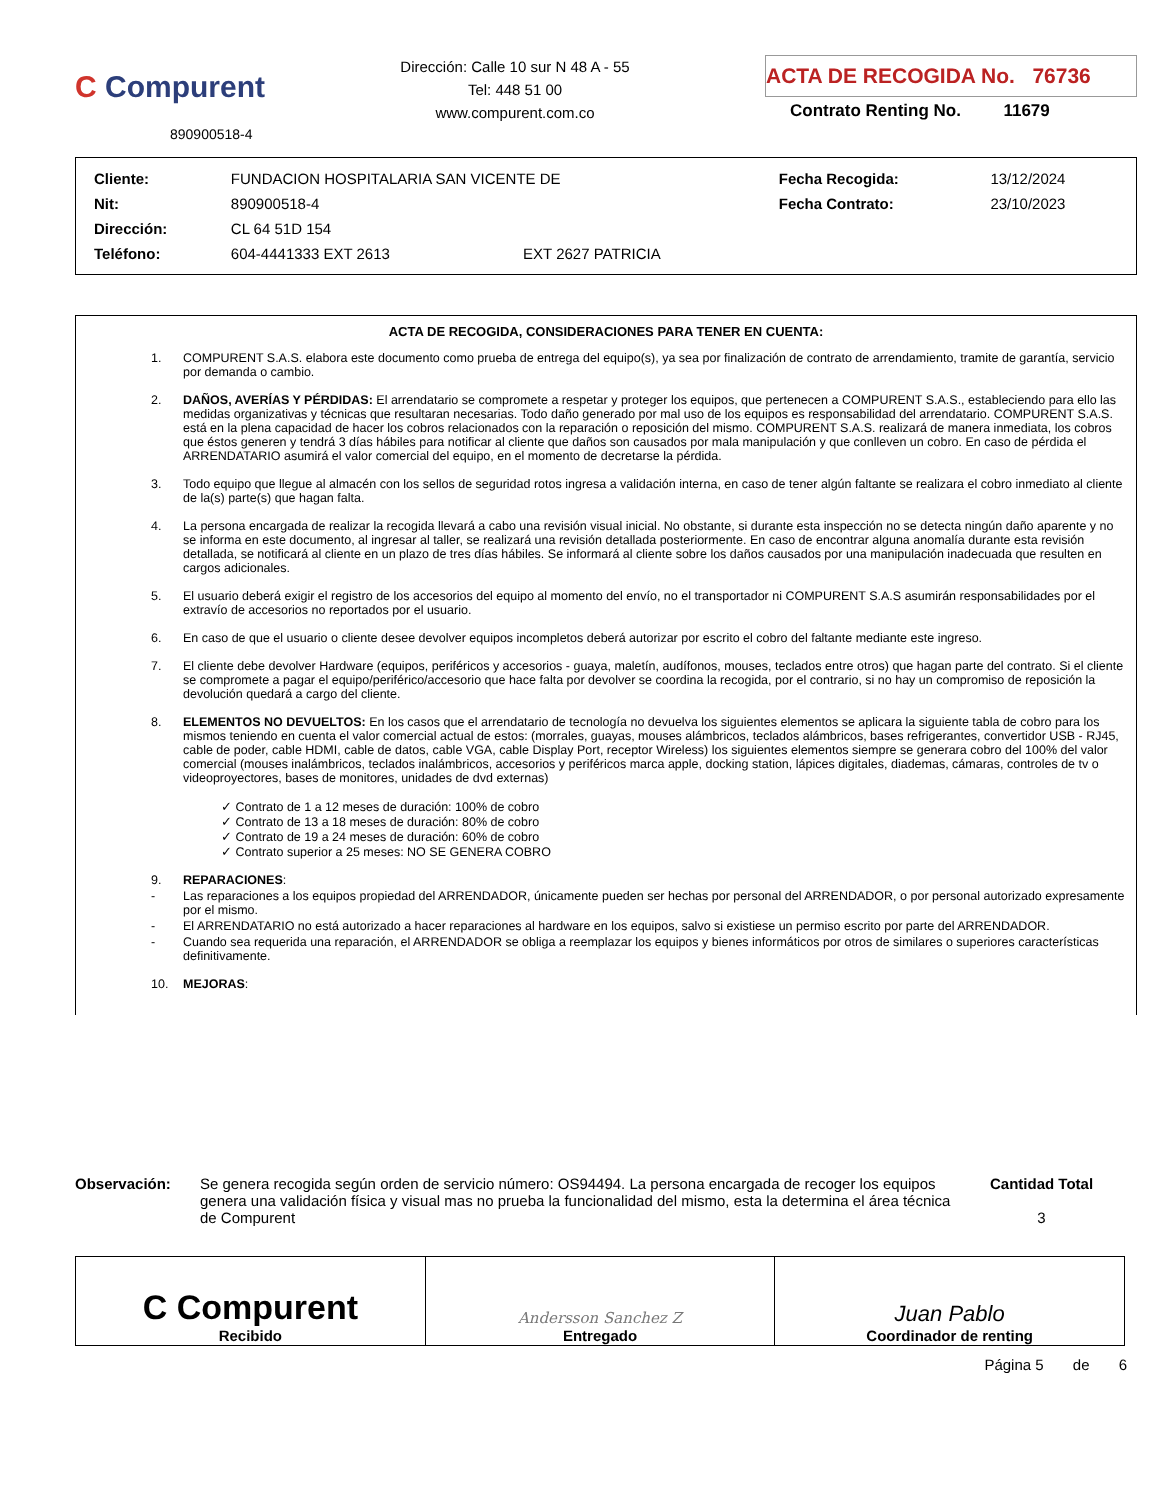C Compurent
890900518-4
Dirección: Calle 10 sur N 48 A - 55
Tel: 448 51 00
www.compurent.com.co
ACTA DE RECOGIDA No. 76736
Contrato Renting No. 11679
| Cliente: | FUNDACION HOSPITALARIA SAN VICENTE DE | | Fecha Recogida: | 13/12/2024 |
| Nit: | 890900518-4 | | Fecha Contrato: | 23/10/2023 |
| Dirección: | CL 64 51D 154 | | | |
| Teléfono: | 604-4441333 EXT 2613 | EXT 2627 PATRICIA | | |
ACTA DE RECOGIDA, CONSIDERACIONES PARA TENER EN CUENTA:
1. COMPURENT S.A.S. elabora este documento como prueba de entrega del equipo(s), ya sea por finalización de contrato de arrendamiento, tramite de garantía, servicio por demanda o cambio.
2. DAÑOS, AVERÍAS Y PÉRDIDAS: El arrendatario se compromete a respetar y proteger los equipos, que pertenecen a COMPURENT S.A.S., estableciendo para ello las medidas organizativas y técnicas que resultaran necesarias. Todo daño generado por mal uso de los equipos es responsabilidad del arrendatario. COMPURENT S.A.S. está en la plena capacidad de hacer los cobros relacionados con la reparación o reposición del mismo. COMPURENT S.A.S. realizará de manera inmediata, los cobros que éstos generen y tendrá 3 días hábiles para notificar al cliente que daños son causados por mala manipulación y que conlleven un cobro. En caso de pérdida el ARRENDATARIO asumirá el valor comercial del equipo, en el momento de decretarse la pérdida.
3. Todo equipo que llegue al almacén con los sellos de seguridad rotos ingresa a validación interna, en caso de tener algún faltante se realizara el cobro inmediato al cliente de la(s) parte(s) que hagan falta.
4. La persona encargada de realizar la recogida llevará a cabo una revisión visual inicial. No obstante, si durante esta inspección no se detecta ningún daño aparente y no se informa en este documento, al ingresar al taller, se realizará una revisión detallada posteriormente. En caso de encontrar alguna anomalía durante esta revisión detallada, se notificará al cliente en un plazo de tres días hábiles. Se informará al cliente sobre los daños causados por una manipulación inadecuada que resulten en cargos adicionales.
5. El usuario deberá exigir el registro de los accesorios del equipo al momento del envío, no el transportador ni COMPURENT S.A.S asumirán responsabilidades por el extravío de accesorios no reportados por el usuario.
6. En caso de que el usuario o cliente desee devolver equipos incompletos deberá autorizar por escrito el cobro del faltante mediante este ingreso.
7. El cliente debe devolver Hardware (equipos, periféricos y accesorios - guaya, maletín, audífonos, mouses, teclados entre otros) que hagan parte del contrato. Si el cliente se compromete a pagar el equipo/periférico/accesorio que hace falta por devolver se coordina la recogida, por el contrario, si no hay un compromiso de reposición la devolución quedará a cargo del cliente.
8. ELEMENTOS NO DEVUELTOS: En los casos que el arrendatario de tecnología no devuelva los siguientes elementos se aplicara la siguiente tabla de cobro para los mismos teniendo en cuenta el valor comercial actual de estos: (morrales, guayas, mouses alámbricos, teclados alámbricos, bases refrigerantes, convertidor USB - RJ45, cable de poder, cable HDMI, cable de datos, cable VGA, cable Display Port, receptor Wireless) los siguientes elementos siempre se generara cobro del 100% del valor comercial (mouses inalámbricos, teclados inalámbricos, accesorios y periféricos marca apple, docking station, lápices digitales, diademas, cámaras, controles de tv o videoproyectores, bases de monitores, unidades de dvd externas)
✓ Contrato de 1 a 12 meses de duración: 100% de cobro
✓ Contrato de 13 a 18 meses de duración: 80% de cobro
✓ Contrato de 19 a 24 meses de duración: 60% de cobro
✓ Contrato superior a 25 meses: NO SE GENERA COBRO
9. REPARACIONES:
- Las reparaciones a los equipos propiedad del ARRENDADOR, únicamente pueden ser hechas por personal del ARRENDADOR, o por personal autorizado expresamente por el mismo.
- El ARRENDATARIO no está autorizado a hacer reparaciones al hardware en los equipos, salvo si existiese un permiso escrito por parte del ARRENDADOR.
- Cuando sea requerida una reparación, el ARRENDADOR se obliga a reemplazar los equipos y bienes informáticos por otros de similares o superiores características definitivamente.
10. MEJORAS:
Observación: Se genera recogida según orden de servicio número: OS94494. La persona encargada de recoger los equipos genera una validación física y visual mas no prueba la funcionalidad del mismo, esta la determina el área técnica de Compurent
Cantidad Total
3
| C Compurent Recibido | Andersson Sanchez Z Entregado | Juan Pablo Coordinador de renting |
Página 5 de 6